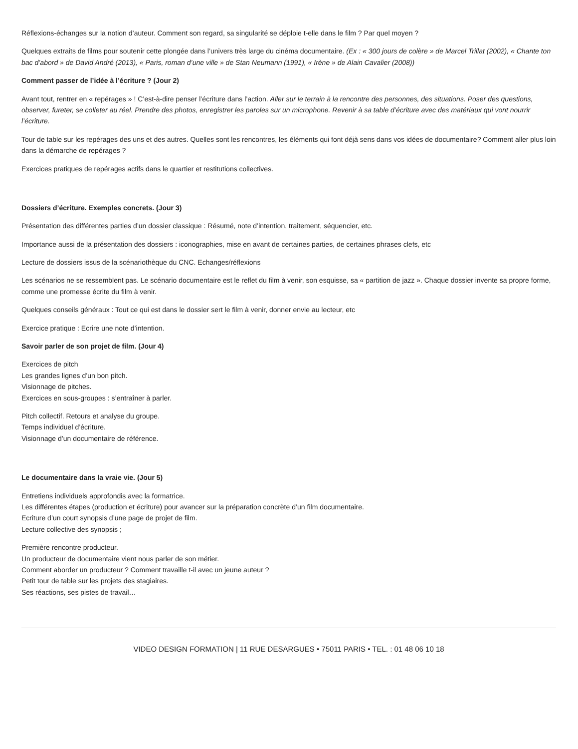Réflexions-échanges sur la notion d’auteur. Comment son regard, sa singularité se déploie t-elle dans le film ? Par quel moyen ?
Quelques extraits de films pour soutenir cette plongée dans l’univers très large du cinéma documentaire. (Ex : « 300 jours de colère » de Marcel Trillat (2002), « Chante ton bac d’abord » de David André (2013), « Paris, roman d’une ville » de Stan Neumann (1991), « Irène » de Alain Cavalier (2008))
Comment passer de l’idée à l’écriture ? (Jour 2)
Avant tout, rentrer en « repérages » ! C’est-à-dire penser l’écriture dans l’action. Aller sur le terrain à la rencontre des personnes, des situations. Poser des questions, observer, fureter, se colleter au réel. Prendre des photos, enregistrer les paroles sur un microphone. Revenir à sa table d’écriture avec des matériaux qui vont nourrir l’écriture.
Tour de table sur les repérages des uns et des autres. Quelles sont les rencontres, les éléments qui font déjà sens dans vos idées de documentaire? Comment aller plus loin dans la démarche de repérages ?
Exercices pratiques de repérages actifs dans le quartier et restitutions collectives.
Dossiers d’écriture. Exemples concrets. (Jour 3)
Présentation des différentes parties d’un dossier classique : Résumé, note d’intention, traitement, séquencier, etc.
Importance aussi de la présentation des dossiers : iconographies, mise en avant de certaines parties, de certaines phrases clefs, etc
Lecture de dossiers issus de la scénariothèque du CNC. Echanges/réflexions
Les scénarios ne se ressemblent pas. Le scénario documentaire est le reflet du film à venir, son esquisse, sa « partition de jazz ». Chaque dossier invente sa propre forme, comme une promesse écrite du film à venir.
Quelques conseils généraux : Tout ce qui est dans le dossier sert le film à venir, donner envie au lecteur, etc
Exercice pratique : Ecrire une note d’intention.
Savoir parler de son projet de film. (Jour 4)
Exercices de pitch
Les grandes lignes d’un bon pitch.
Visionnage de pitches.
Exercices en sous-groupes : s’entraîner à parler.
Pitch collectif. Retours et analyse du groupe.
Temps individuel d’écriture.
Visionnage d’un documentaire de référence.
Le documentaire dans la vraie vie. (Jour 5)
Entretiens individuels approfondis avec la formatrice.
Les différentes étapes (production et écriture) pour avancer sur la préparation concrète d’un film documentaire.
Ecriture d’un court synopsis d’une page de projet de film.
Lecture collective des synopsis ;
Première rencontre producteur.
Un producteur de documentaire vient nous parler de son métier.
Comment aborder un producteur ? Comment travaille t-il avec un jeune auteur ?
Petit tour de table sur les projets des stagiaires.
Ses réactions, ses pistes de travail…
VIDEO DESIGN FORMATION | 11 RUE DESARGUES • 75011 PARIS • TEL. : 01 48 06 10 18